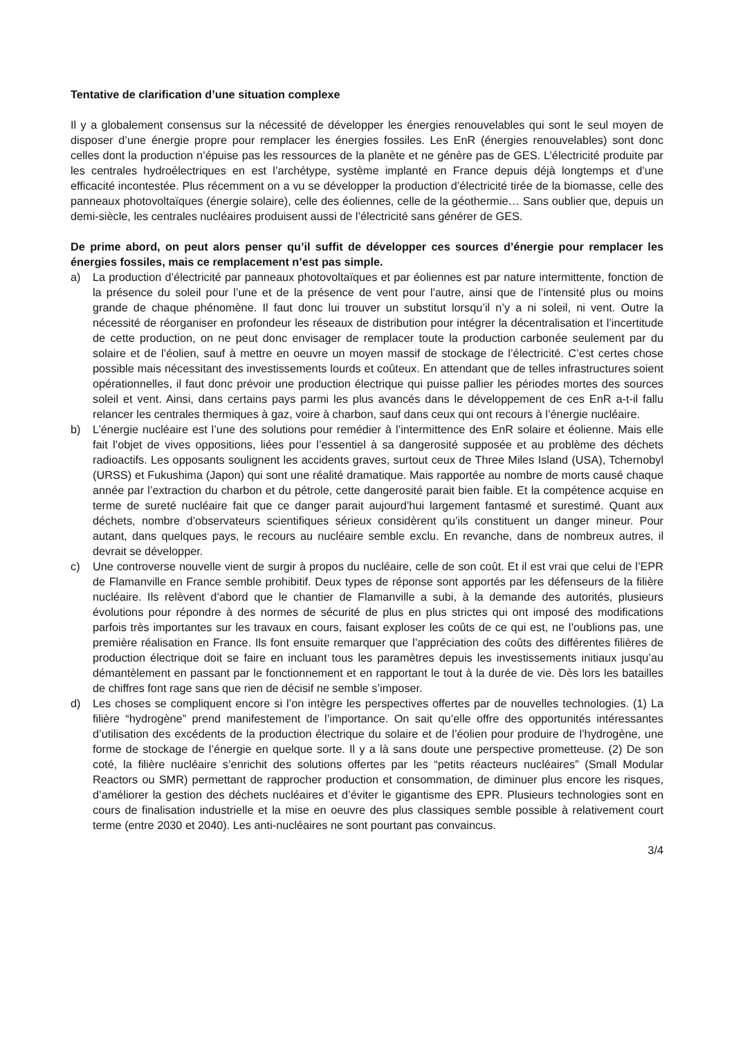Tentative de clarification d’une situation complexe
Il y a globalement consensus sur la nécessité de développer les énergies renouvelables qui sont le seul moyen de disposer d’une énergie propre pour remplacer les énergies fossiles. Les EnR (énergies renouvelables) sont donc celles dont la production n’épuise pas les ressources de la planète et ne génère pas de GES. L’électricité produite par les centrales hydroélectriques en est l’archétype, système implanté en France depuis déjà longtemps et d’une efficacité incontestée. Plus récemment on a vu se développer la production d’électricité tirée de la biomasse, celle des panneaux photovoltaïques (énergie solaire), celle des éoliennes, celle de la géothermie… Sans oublier que, depuis un demi-siècle, les centrales nucléaires produisent aussi de l’électricité sans générer de GES.
De prime abord, on peut alors penser qu’il suffit de développer ces sources d’énergie pour remplacer les énergies fossiles, mais ce remplacement n’est pas simple.
a) La production d’électricité par panneaux photovoltaïques et par éoliennes est par nature intermittente, fonction de la présence du soleil pour l’une et de la présence de vent pour l’autre, ainsi que de l’intensité plus ou moins grande de chaque phénomène. Il faut donc lui trouver un substitut lorsqu’il n’y a ni soleil, ni vent. Outre la nécessité de réorganiser en profondeur les réseaux de distribution pour intégrer la décentralisation et l’incertitude de cette production, on ne peut donc envisager de remplacer toute la production carbonée seulement par du solaire et de l’éolien, sauf à mettre en oeuvre un moyen massif de stockage de l’électricité. C’est certes chose possible mais nécessitant des investissements lourds et coûteux. En attendant que de telles infrastructures soient opérationnelles, il faut donc prévoir une production électrique qui puisse pallier les périodes mortes des sources soleil et vent. Ainsi, dans certains pays parmi les plus avancés dans le développement de ces EnR a-t-il fallu relancer les centrales thermiques à gaz, voire à charbon, sauf dans ceux qui ont recours à l’énergie nucléaire.
b) L’énergie nucléaire est l’une des solutions pour remédier à l’intermittence des EnR solaire et éolienne. Mais elle fait l’objet de vives oppositions, liées pour l’essentiel à sa dangerosité supposée et au problème des déchets radioactifs. Les opposants soulignent les accidents graves, surtout ceux de Three Miles Island (USA), Tchernobyl (URSS) et Fukushima (Japon) qui sont une réalité dramatique. Mais rapportée au nombre de morts causé chaque année par l’extraction du charbon et du pétrole, cette dangerosité parait bien faible. Et la compétence acquise en terme de sureté nucléaire fait que ce danger parait aujourd’hui largement fantasmé et surestimé. Quant aux déchets, nombre d’observateurs scientifiques sérieux considèrent qu’ils constituent un danger mineur. Pour autant, dans quelques pays, le recours au nucléaire semble exclu. En revanche, dans de nombreux autres, il devrait se développer.
c) Une controverse nouvelle vient de surgir à propos du nucléaire, celle de son coût. Et il est vrai que celui de l’EPR de Flamanville en France semble prohibitif. Deux types de réponse sont apportés par les défenseurs de la filière nucléaire. Ils relèvent d’abord que le chantier de Flamanville a subi, à la demande des autorités, plusieurs évolutions pour répondre à des normes de sécurité de plus en plus strictes qui ont imposé des modifications parfois très importantes sur les travaux en cours, faisant exploser les coûts de ce qui est, ne l’oublions pas, une première réalisation en France. Ils font ensuite remarquer que l’appréciation des coûts des différentes filières de production électrique doit se faire en incluant tous les paramètres depuis les investissements initiaux jusqu’au démantèlement en passant par le fonctionnement et en rapportant le tout à la durée de vie. Dès lors les batailles de chiffres font rage sans que rien de décisif ne semble s’imposer.
d) Les choses se compliquent encore si l’on intègre les perspectives offertes par de nouvelles technologies. (1) La filière “hydrogène” prend manifestement de l’importance. On sait qu’elle offre des opportunités intéressantes d’utilisation des excédents de la production électrique du solaire et de l’éolien pour produire de l’hydrogène, une forme de stockage de l’énergie en quelque sorte. Il y a là sans doute une perspective prometteuse. (2) De son coté, la filière nucléaire s’enrichit des solutions offertes par les “petits réacteurs nucléaires” (Small Modular Reactors ou SMR) permettant de rapprocher production et consommation, de diminuer plus encore les risques, d’améliorer la gestion des déchets nucléaires et d’éviter le gigantisme des EPR. Plusieurs technologies sont en cours de finalisation industrielle et la mise en oeuvre des plus classiques semble possible à relativement court terme (entre 2030 et 2040). Les anti-nucléaires ne sont pourtant pas convaincus.
3/4